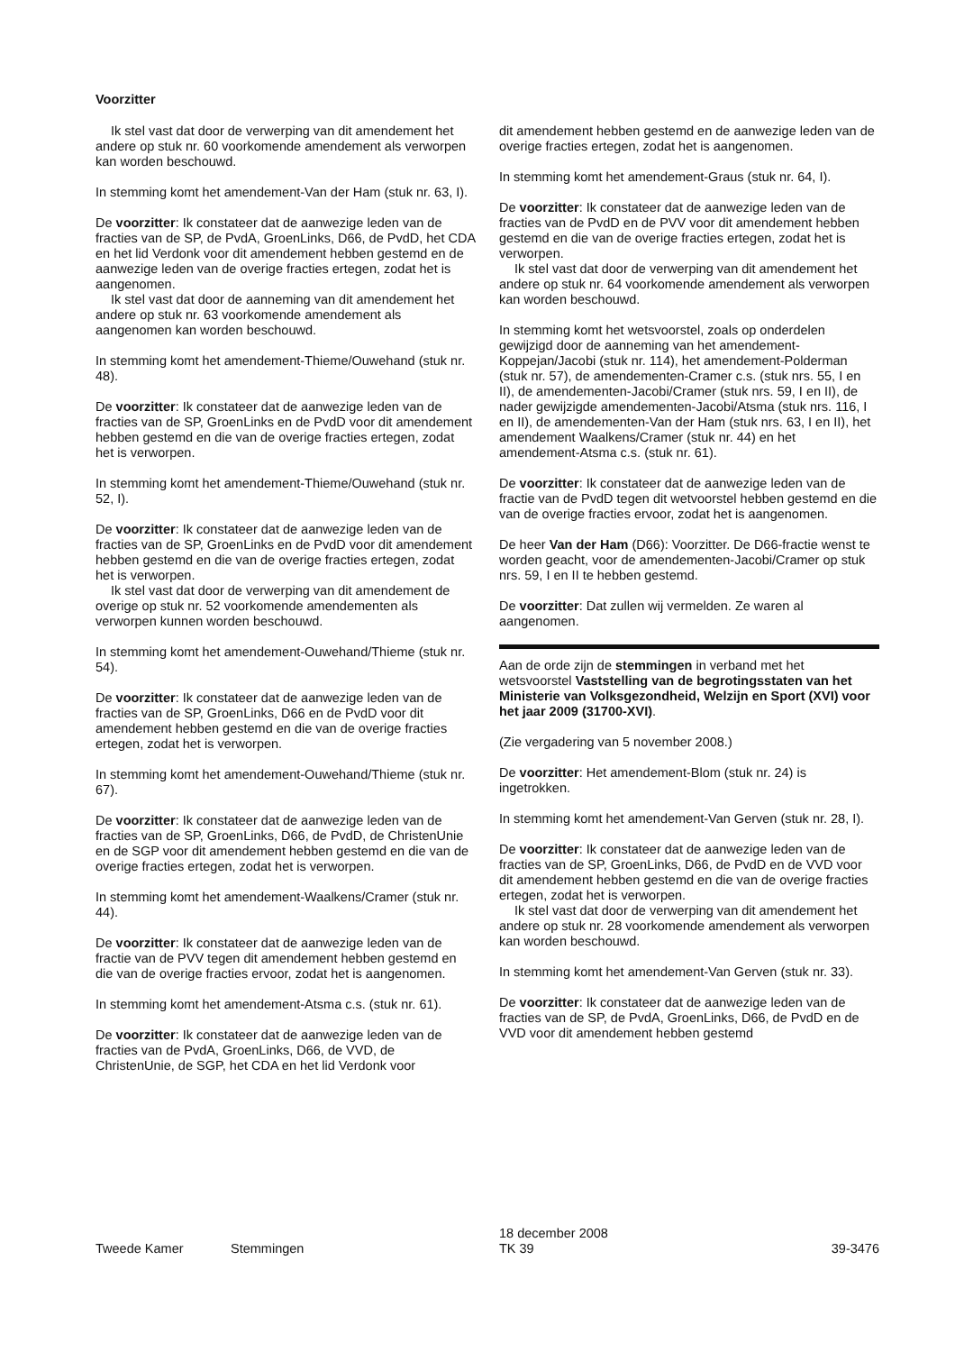Voorzitter
Ik stel vast dat door de verwerping van dit amendement het andere op stuk nr. 60 voorkomende amendement als verworpen kan worden beschouwd.
In stemming komt het amendement-Van der Ham (stuk nr. 63, I).
De voorzitter: Ik constateer dat de aanwezige leden van de fracties van de SP, de PvdA, GroenLinks, D66, de PvdD, het CDA en het lid Verdonk voor dit amendement hebben gestemd en de aanwezige leden van de overige fracties ertegen, zodat het is aangenomen.
Ik stel vast dat door de aanneming van dit amendement het andere op stuk nr. 63 voorkomende amendement als aangenomen kan worden beschouwd.
In stemming komt het amendement-Thieme/Ouwehand (stuk nr. 48).
De voorzitter: Ik constateer dat de aanwezige leden van de fracties van de SP, GroenLinks en de PvdD voor dit amendement hebben gestemd en die van de overige fracties ertegen, zodat het is verworpen.
In stemming komt het amendement-Thieme/Ouwehand (stuk nr. 52, I).
De voorzitter: Ik constateer dat de aanwezige leden van de fracties van de SP, GroenLinks en de PvdD voor dit amendement hebben gestemd en die van de overige fracties ertegen, zodat het is verworpen.
Ik stel vast dat door de verwerping van dit amendement de overige op stuk nr. 52 voorkomende amendementen als verworpen kunnen worden beschouwd.
In stemming komt het amendement-Ouwehand/Thieme (stuk nr. 54).
De voorzitter: Ik constateer dat de aanwezige leden van de fracties van de SP, GroenLinks, D66 en de PvdD voor dit amendement hebben gestemd en die van de overige fracties ertegen, zodat het is verworpen.
In stemming komt het amendement-Ouwehand/Thieme (stuk nr. 67).
De voorzitter: Ik constateer dat de aanwezige leden van de fracties van de SP, GroenLinks, D66, de PvdD, de ChristenUnie en de SGP voor dit amendement hebben gestemd en die van de overige fracties ertegen, zodat het is verworpen.
In stemming komt het amendement-Waalkens/Cramer (stuk nr. 44).
De voorzitter: Ik constateer dat de aanwezige leden van de fractie van de PVV tegen dit amendement hebben gestemd en die van de overige fracties ervoor, zodat het is aangenomen.
In stemming komt het amendement-Atsma c.s. (stuk nr. 61).
De voorzitter: Ik constateer dat de aanwezige leden van de fracties van de PvdA, GroenLinks, D66, de VVD, de ChristenUnie, de SGP, het CDA en het lid Verdonk voor
dit amendement hebben gestemd en de aanwezige leden van de overige fracties ertegen, zodat het is aangenomen.
In stemming komt het amendement-Graus (stuk nr. 64, I).
De voorzitter: Ik constateer dat de aanwezige leden van de fracties van de PvdD en de PVV voor dit amendement hebben gestemd en die van de overige fracties ertegen, zodat het is verworpen.
Ik stel vast dat door de verwerping van dit amendement het andere op stuk nr. 64 voorkomende amendement als verworpen kan worden beschouwd.
In stemming komt het wetsvoorstel, zoals op onderdelen gewijzigd door de aanneming van het amendement-Koppejan/Jacobi (stuk nr. 114), het amendement-Polderman (stuk nr. 57), de amendementen-Cramer c.s. (stuk nrs. 55, I en II), de amendementen-Jacobi/Cramer (stuk nrs. 59, I en II), de nader gewijzigde amendementen-Jacobi/Atsma (stuk nrs. 116, I en II), de amendementen-Van der Ham (stuk nrs. 63, I en II), het amendement Waalkens/Cramer (stuk nr. 44) en het amendement-Atsma c.s. (stuk nr. 61).
De voorzitter: Ik constateer dat de aanwezige leden van de fractie van de PvdD tegen dit wetvoorstel hebben gestemd en die van de overige fracties ervoor, zodat het is aangenomen.
De heer Van der Ham (D66): Voorzitter. De D66-fractie wenst te worden geacht, voor de amendementen-Jacobi/Cramer op stuk nrs. 59, I en II te hebben gestemd.
De voorzitter: Dat zullen wij vermelden. Ze waren al aangenomen.
Aan de orde zijn de stemmingen in verband met het wetsvoorstel Vaststelling van de begrotingsstaten van het Ministerie van Volksgezondheid, Welzijn en Sport (XVI) voor het jaar 2009 (31700-XVI).
(Zie vergadering van 5 november 2008.)
De voorzitter: Het amendement-Blom (stuk nr. 24) is ingetrokken.
In stemming komt het amendement-Van Gerven (stuk nr. 28, I).
De voorzitter: Ik constateer dat de aanwezige leden van de fracties van de SP, GroenLinks, D66, de PvdD en de VVD voor dit amendement hebben gestemd en die van de overige fracties ertegen, zodat het is verworpen.
Ik stel vast dat door de verwerping van dit amendement het andere op stuk nr. 28 voorkomende amendement als verworpen kan worden beschouwd.
In stemming komt het amendement-Van Gerven (stuk nr. 33).
De voorzitter: Ik constateer dat de aanwezige leden van de fracties van de SP, de PvdA, GroenLinks, D66, de PvdD en de VVD voor dit amendement hebben gestemd
Tweede Kamer Stemmingen
18 december 2008
TK 39
39-3476